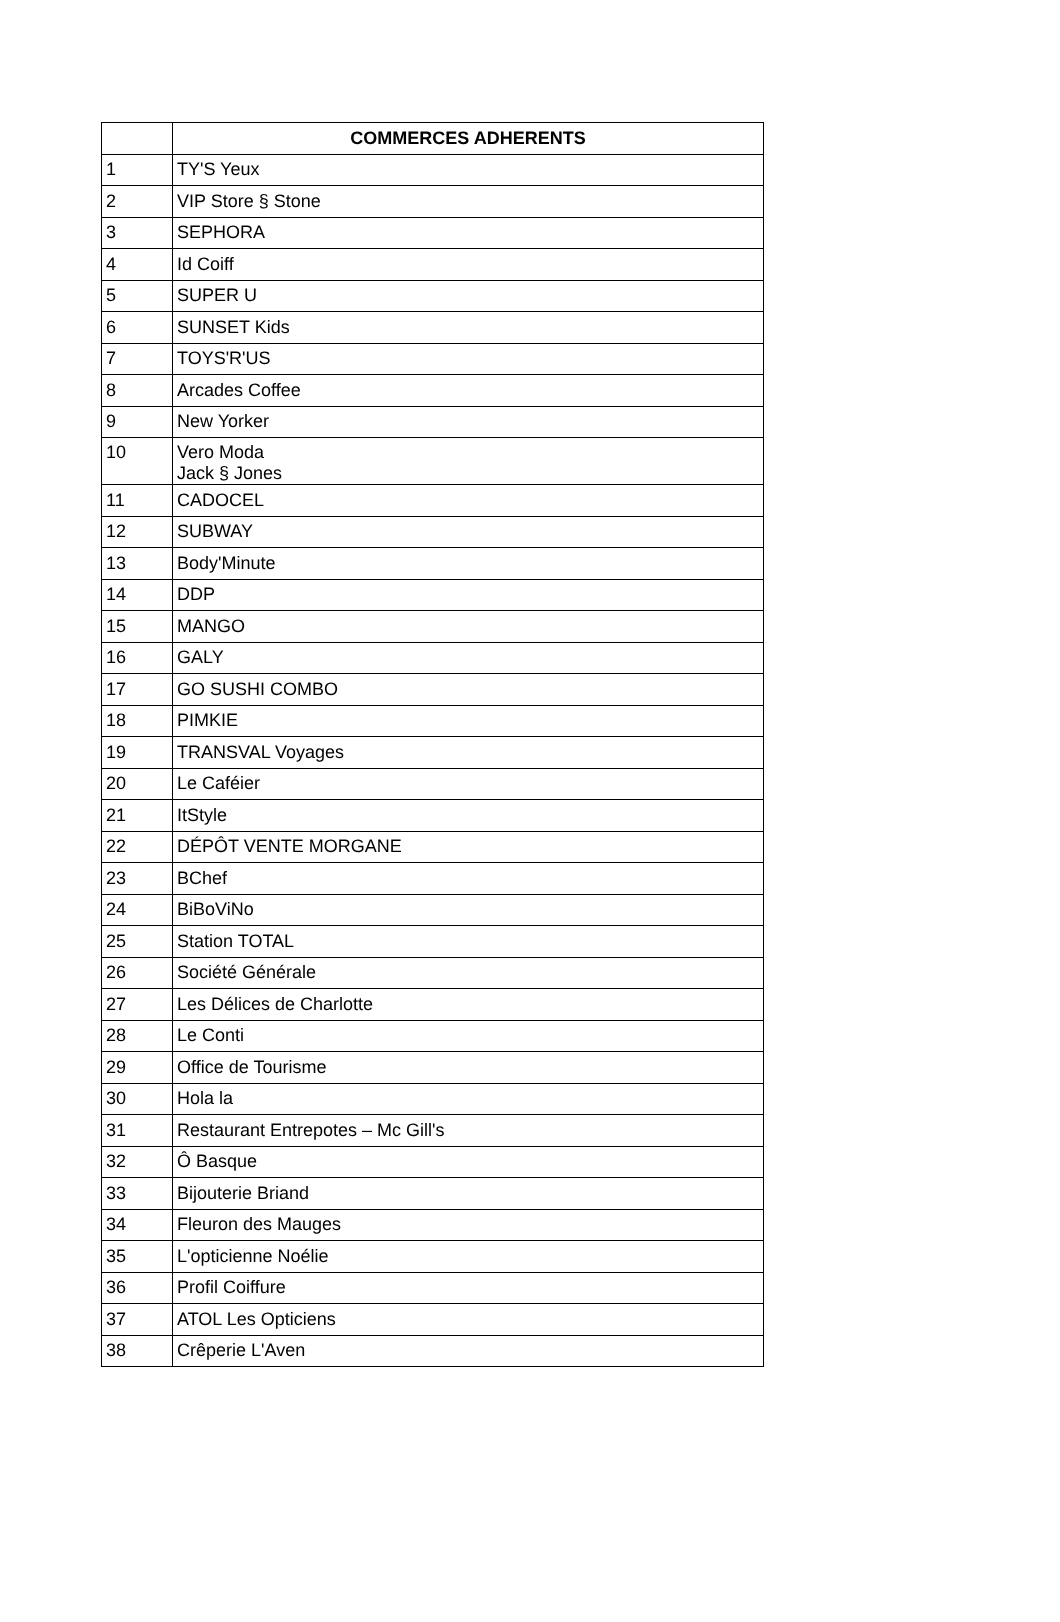| | COMMERCES ADHERENTS |
| --- | --- |
| 1 | TY'S Yeux |
| 2 | VIP Store § Stone |
| 3 | SEPHORA |
| 4 | Id Coiff |
| 5 | SUPER U |
| 6 | SUNSET Kids |
| 7 | TOYS'R'US |
| 8 | Arcades Coffee |
| 9 | New Yorker |
| 10 | Vero Moda Jack § Jones |
| 11 | CADOCEL |
| 12 | SUBWAY |
| 13 | Body'Minute |
| 14 | DDP |
| 15 | MANGO |
| 16 | GALY |
| 17 | GO SUSHI COMBO |
| 18 | PIMKIE |
| 19 | TRANSVAL Voyages |
| 20 | Le Caféier |
| 21 | ItStyle |
| 22 | DÉPÔT VENTE MORGANE |
| 23 | BChef |
| 24 | BiBoViNo |
| 25 | Station TOTAL |
| 26 | Société Générale |
| 27 | Les Délices de Charlotte |
| 28 | Le Conti |
| 29 | Office de Tourisme |
| 30 | Hola la |
| 31 | Restaurant Entrepotes – Mc Gill's |
| 32 | Ô Basque |
| 33 | Bijouterie Briand |
| 34 | Fleuron des Mauges |
| 35 | L'opticienne Noélie |
| 36 | Profil Coiffure |
| 37 | ATOL Les Opticiens |
| 38 | Crêperie L'Aven |